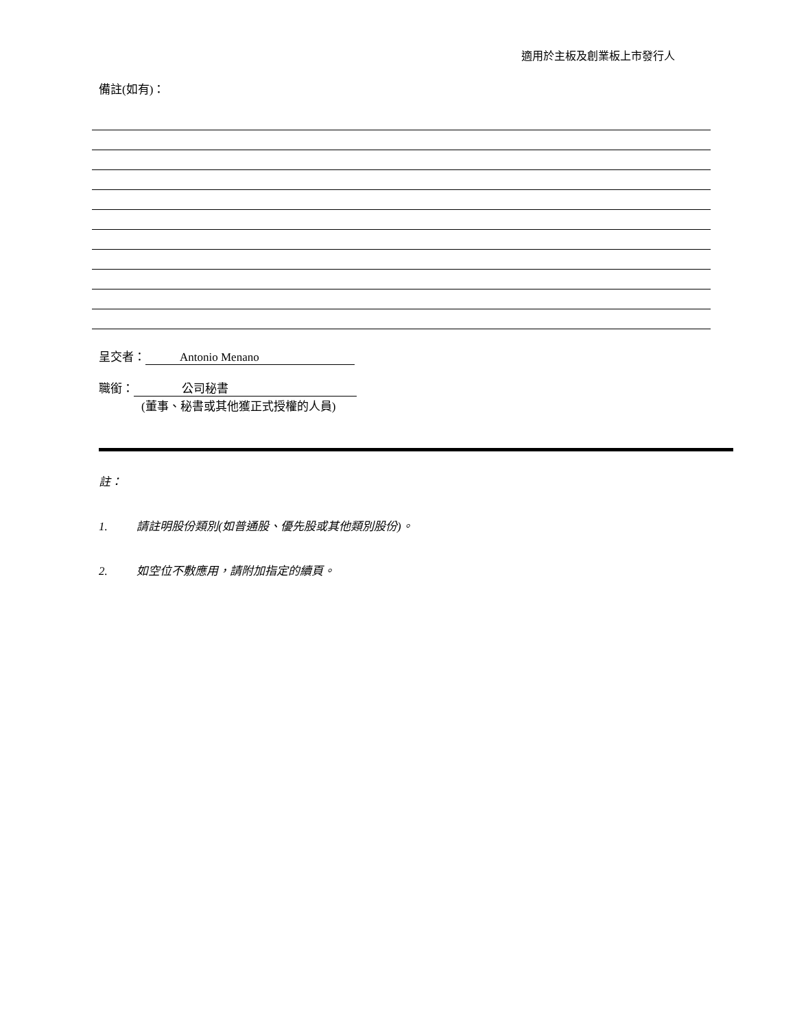適用於主板及創業板上市發行人
備註(如有)：
呈交者： Antonio Menano
職銜： 公司秘書
(董事、秘書或其他獲正式授權的人員)
註：
1. 請註明股份類別(如普通股、優先股或其他類別股份)。
2. 如空位不敷應用，請附加指定的續頁。